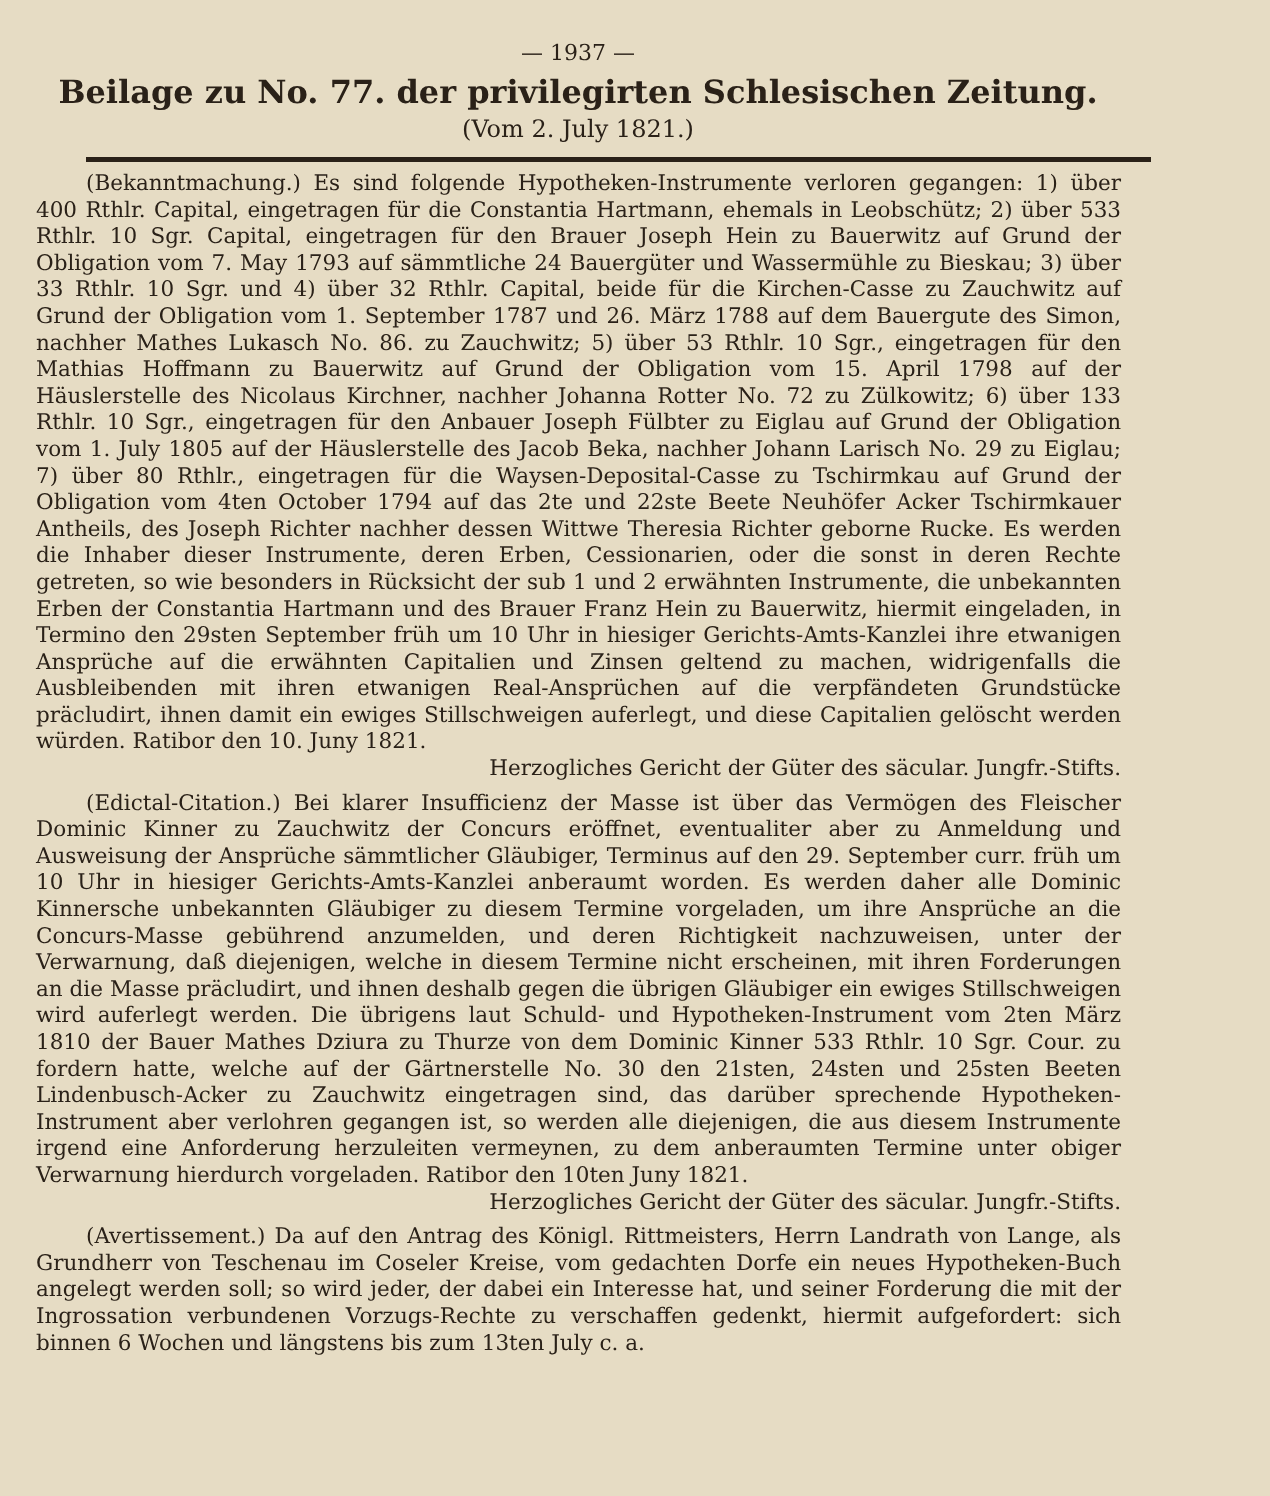— 1937 —
Beilage zu No. 77. der privilegirten Schlesischen Zeitung.
(Vom 2. July 1821.)
(Bekanntmachung.) Es sind folgende Hypotheken-Instrumente verloren gegangen: 1) über 400 Rthlr. Capital, eingetragen für die Constantia Hartmann, ehemals in Leobschütz; 2) über 533 Rthlr. 10 Sgr. Capital, eingetragen für den Brauer Joseph Hein zu Bauerwitz auf Grund der Obligation vom 7. May 1793 auf sämmtliche 24 Bauergüter und Wassermühle zu Bieskau; 3) über 33 Rthlr. 10 Sgr. und 4) über 32 Rthlr. Capital, beide für die Kirchen-Casse zu Zauchwitz auf Grund der Obligation vom 1. September 1787 und 26. März 1788 auf dem Bauergute des Simon, nachher Mathes Lukasch No. 86. zu Zauchwitz; 5) über 53 Rthlr. 10 Sgr., eingetragen für den Mathias Hoffmann zu Bauerwitz auf Grund der Obligation vom 15. April 1798 auf der Häuslerstelle des Nicolaus Kirchner, nachher Johanna Rotter No. 72 zu Zülkowitz; 6) über 133 Rthlr. 10 Sgr., eingetragen für den Anbauer Joseph Fülbter zu Eiglau auf Grund der Obligation vom 1. July 1805 auf der Häuslerstelle des Jacob Beka, nachher Johann Larisch No. 29 zu Eiglau; 7) über 80 Rthlr., eingetragen für die Waysen-Deposital-Casse zu Tschirmkau auf Grund der Obligation vom 4ten October 1794 auf das 2te und 22ste Beete Neuhöfer Acker Tschirmkauer Antheils, des Joseph Richter nachher dessen Wittwe Theresia Richter geborne Rucke. Es werden die Inhaber dieser Instrumente, deren Erben, Cessionarien, oder die sonst in deren Rechte getreten, so wie besonders in Rücksicht der sub 1 und 2 erwähnten Instrumente, die unbekannten Erben der Constantia Hartmann und des Brauer Franz Hein zu Bauerwitz, hiermit eingeladen, in Termino den 29sten September früh um 10 Uhr in hiesiger Gerichts-Amts-Kanzlei ihre etwanigen Ansprüche auf die erwähnten Capitalien und Zinsen geltend zu machen, widrigenfalls die Ausbleibenden mit ihren etwanigen Real-Ansprüchen auf die verpfändeten Grundstücke präcludirt, ihnen damit ein ewiges Stillschweigen auferlegt, und diese Capitalien gelöscht werden würden. Ratibor den 10. Juny 1821.
Herzogliches Gericht der Güter des säcular. Jungfr.-Stifts.
(Edictal-Citation.) Bei klarer Insufficienz der Masse ist über das Vermögen des Fleischer Dominic Kinner zu Zauchwitz der Concurs eröffnet, eventualiter aber zu Anmeldung und Ausweisung der Ansprüche sämmtlicher Gläubiger, Terminus auf den 29. September curr. früh um 10 Uhr in hiesiger Gerichts-Amts-Kanzlei anberaumt worden. Es werden daher alle Dominic Kinnersche unbekannten Gläubiger zu diesem Termine vorgeladen, um ihre Ansprüche an die Concurs-Masse gebührend anzumelden, und deren Richtigkeit nachzuweisen, unter der Verwarnung, daß diejenigen, welche in diesem Termine nicht erscheinen, mit ihren Forderungen an die Masse präcludirt, und ihnen deshalb gegen die übrigen Gläubiger ein ewiges Stillschweigen wird auferlegt werden. Die übrigens laut Schuld- und Hypotheken-Instrument vom 2ten März 1810 der Bauer Mathes Dziura zu Thurze von dem Dominic Kinner 533 Rthlr. 10 Sgr. Cour. zu fordern hatte, welche auf der Gärtnerstelle No. 30 den 21sten, 24sten und 25sten Beeten Lindenbusch-Acker zu Zauchwitz eingetragen sind, das darüber sprechende Hypotheken-Instrument aber verlohren gegangen ist, so werden alle diejenigen, die aus diesem Instrumente irgend eine Anforderung herzuleiten vermeynen, zu dem anberaumten Termine unter obiger Verwarnung hierdurch vorgeladen. Ratibor den 10ten Juny 1821.
Herzogliches Gericht der Güter des säcular. Jungfr.-Stifts.
(Avertissement.) Da auf den Antrag des Königl. Rittmeisters, Herrn Landrath von Lange, als Grundherr von Teschenau im Coseler Kreise, vom gedachten Dorfe ein neues Hypotheken-Buch angelegt werden soll; so wird jeder, der dabei ein Interesse hat, und seiner Forderung die mit der Ingrossation verbundenen Vorzugs-Rechte zu verschaffen gedenkt, hiermit aufgefordert: sich binnen 6 Wochen und längstens bis zum 13ten July c. a.